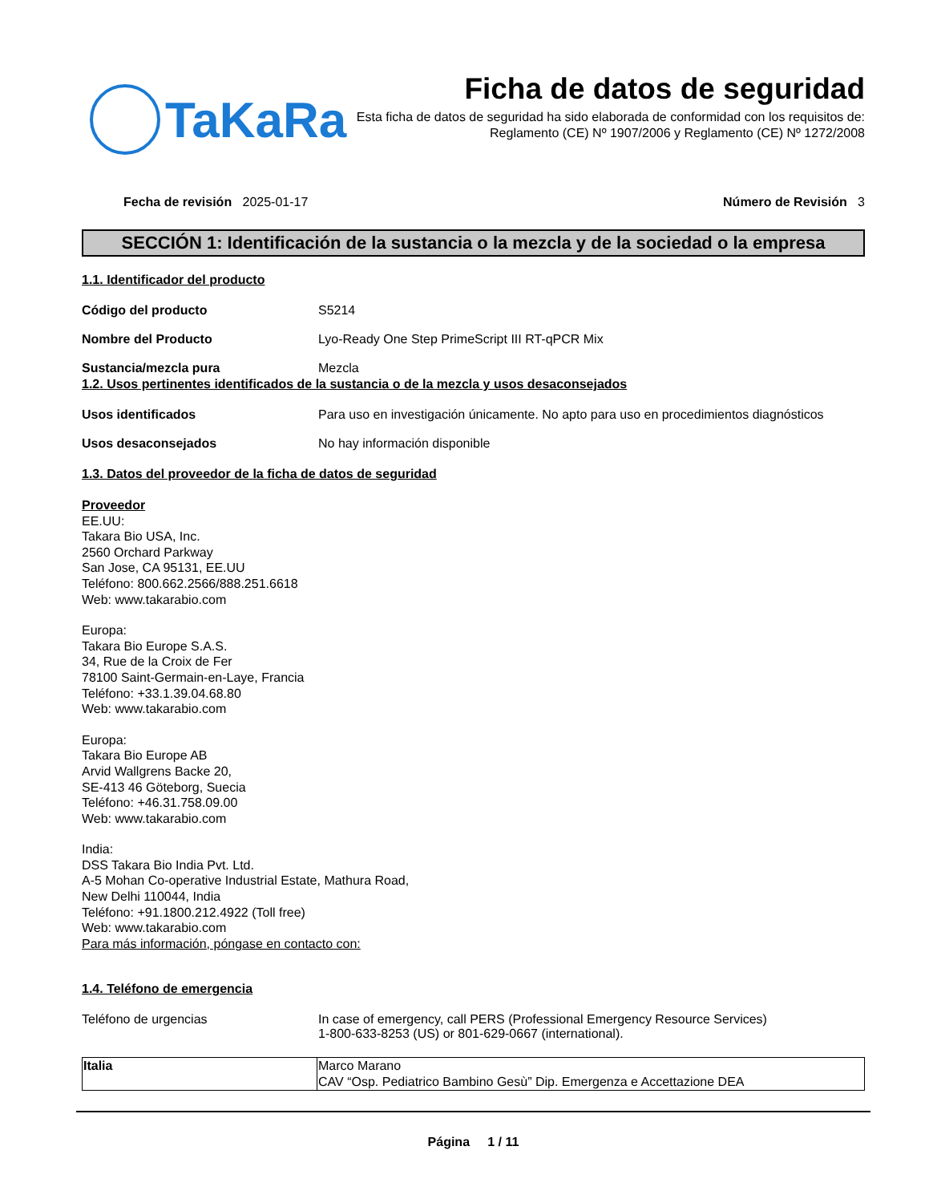TaKaRa
Ficha de datos de seguridad
Esta ficha de datos de seguridad ha sido elaborada de conformidad con los requisitos de:
Reglamento (CE) Nº 1907/2006 y Reglamento (CE) Nº 1272/2008
Fecha de revisión 2025-01-17 Número de Revisión 3
SECCIÓN 1: Identificación de la sustancia o la mezcla y de la sociedad o la empresa
1.1. Identificador del producto
Código del producto S5214
Nombre del Producto Lyo-Ready One Step PrimeScript III RT-qPCR Mix
Sustancia/mezcla pura Mezcla
1.2. Usos pertinentes identificados de la sustancia o de la mezcla y usos desaconsejados
Usos identificados Para uso en investigación únicamente. No apto para uso en procedimientos diagnósticos
Usos desaconsejados No hay información disponible
1.3. Datos del proveedor de la ficha de datos de seguridad
Proveedor
EE.UU:
Takara Bio USA, Inc.
2560 Orchard Parkway
San Jose, CA 95131, EE.UU
Teléfono: 800.662.2566/888.251.6618
Web: www.takarabio.com
Europa:
Takara Bio Europe S.A.S.
34, Rue de la Croix de Fer
78100 Saint-Germain-en-Laye, Francia
Teléfono: +33.1.39.04.68.80
Web: www.takarabio.com
Europa:
Takara Bio Europe AB
Arvid Wallgrens Backe 20,
SE-413 46 Göteborg, Suecia
Teléfono: +46.31.758.09.00
Web: www.takarabio.com
India:
DSS Takara Bio India Pvt. Ltd.
A-5 Mohan Co-operative Industrial Estate, Mathura Road,
New Delhi 110044, India
Teléfono: +91.1800.212.4922 (Toll free)
Web: www.takarabio.com
Para más información, póngase en contacto con:
1.4. Teléfono de emergencia
Teléfono de urgencias In case of emergency, call PERS (Professional Emergency Resource Services)
1-800-633-8253 (US) or 801-629-0667 (international).
| Italia | Marco Marano CAV “Osp. Pediatrico Bambino Gesù” Dip. Emergenza e Accettazione DEA |
Página 1 / 11